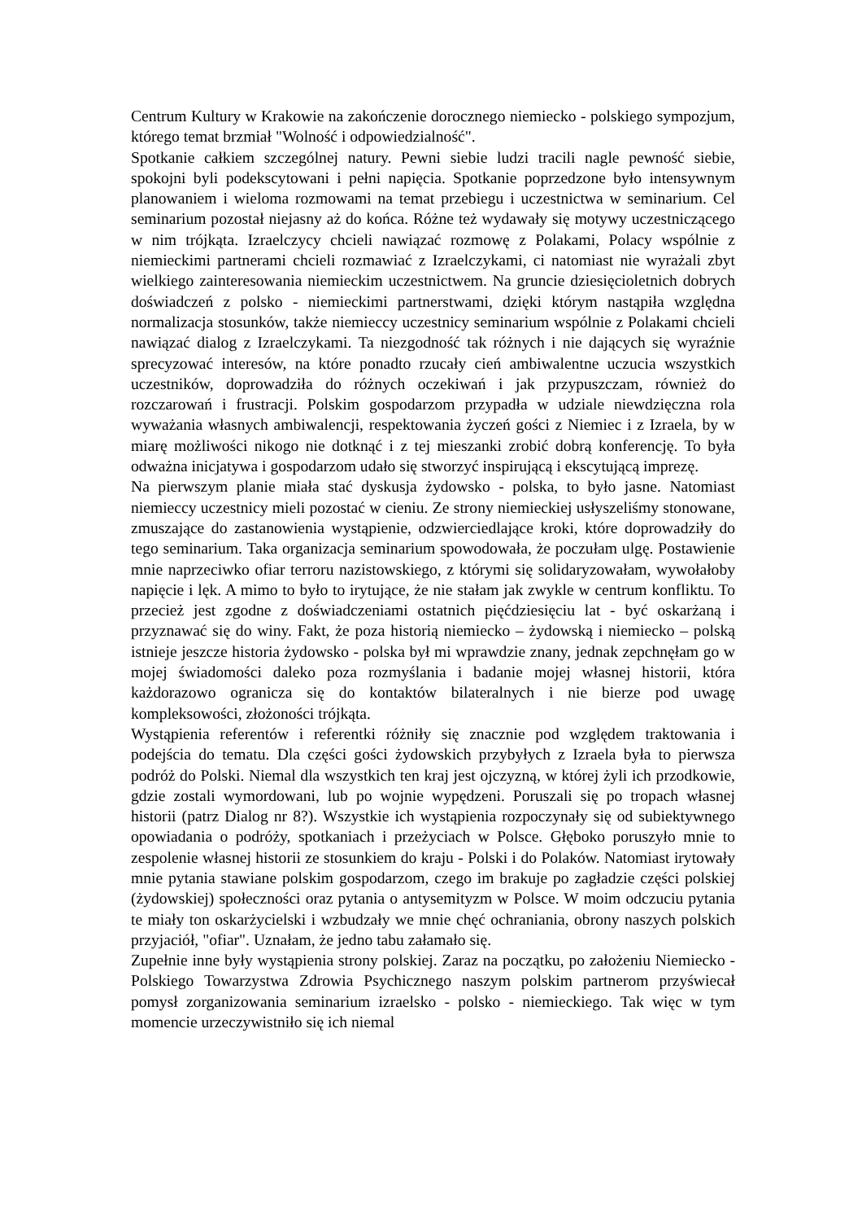Centrum Kultury w Krakowie na zakończenie dorocznego niemiecko - polskiego sympozjum, którego temat brzmiał "Wolność i odpowiedzialność".
Spotkanie całkiem szczególnej natury. Pewni siebie ludzi tracili nagle pewność siebie, spokojni byli podekscytowani i pełni napięcia. Spotkanie poprzedzone było intensywnym planowaniem i wieloma rozmowami na temat przebiegu i uczestnictwa w seminarium. Cel seminarium pozostał niejasny aż do końca. Różne też wydawały się motywy uczestniczącego w nim trójkąta. Izraelczycy chcieli nawiązać rozmowę z Polakami, Polacy wspólnie z niemieckimi partnerami chcieli rozmawiać z Izraelczykami, ci natomiast nie wyrażali zbyt wielkiego zainteresowania niemieckim uczestnictwem. Na gruncie dziesięcioletnich dobrych doświadczeń z polsko - niemieckimi partnerstwami, dzięki którym nastąpiła względna normalizacja stosunków, także niemieccy uczestnicy seminarium wspólnie z Polakami chcieli nawiązać dialog z Izraelczykami. Ta niezgodność tak różnych i nie dających się wyraźnie sprecyzować interesów, na które ponadto rzucały cień ambiwalentne uczucia wszystkich uczestników, doprowadziła do różnych oczekiwań i jak przypuszczam, również do rozczarowań i frustracji. Polskim gospodarzom przypadła w udziale niewdzięczna rola wyważania własnych ambiwalencji, respektowania życzeń gości z Niemiec i z Izraela, by w miarę możliwości nikogo nie dotknąć i z tej mieszanki zrobić dobrą konferencję. To była odważna inicjatywa i gospodarzom udało się stworzyć inspirującą i ekscytującą imprezę.
Na pierwszym planie miała stać dyskusja żydowsko - polska, to było jasne. Natomiast niemieccy uczestnicy mieli pozostać w cieniu. Ze strony niemieckiej usłyszeliśmy stonowane, zmuszające do zastanowienia wystąpienie, odzwierciedlające kroki, które doprowadziły do tego seminarium. Taka organizacja seminarium spowodowała, że poczułam ulgę. Postawienie mnie naprzeciwko ofiar terroru nazistowskiego, z którymi się solidaryzowałam, wywołałoby napięcie i lęk. A mimo to było to irytujące, że nie stałam jak zwykle w centrum konfliktu. To przecież jest zgodne z doświadczeniami ostatnich pięćdziesięciu lat - być oskarżaną i przyznawać się do winy. Fakt, że poza historią niemiecko – żydowską i niemiecko – polską istnieje jeszcze historia żydowsko - polska był mi wprawdzie znany, jednak zepchnęłam go w mojej świadomości daleko poza rozmyślania i badanie mojej własnej historii, która każdorazowo ogranicza się do kontaktów bilateralnych i nie bierze pod uwagę kompleksowości, złożoności trójkąta.
Wystąpienia referentów i referentki różniły się znacznie pod względem traktowania i podejścia do tematu. Dla części gości żydowskich przybyłych z Izraela była to pierwsza podróż do Polski. Niemal dla wszystkich ten kraj jest ojczyzną, w której żyli ich przodkowie, gdzie zostali wymordowani, lub po wojnie wypędzeni. Poruszali się po tropach własnej historii (patrz Dialog nr 8?). Wszystkie ich wystąpienia rozpoczynały się od subiektywnego opowiadania o podróży, spotkaniach i przeżyciach w Polsce. Głęboko poruszyło mnie to zespolenie własnej historii ze stosunkiem do kraju - Polski i do Polaków. Natomiast irytowały mnie pytania stawiane polskim gospodarzom, czego im brakuje po zagładzie części polskiej (żydowskiej) społeczności oraz pytania o antysemityzm w Polsce. W moim odczuciu pytania te miały ton oskarżycielski i wzbudzały we mnie chęć ochraniania, obrony naszych polskich przyjaciół, "ofiar". Uznałam, że jedno tabu załamało się.
Zupełnie inne były wystąpienia strony polskiej. Zaraz na początku, po założeniu Niemiecko - Polskiego Towarzystwa Zdrowia Psychicznego naszym polskim partnerom przyświecał pomysł zorganizowania seminarium izraelsko - polsko - niemieckiego. Tak więc w tym momencie urzeczywistniło się ich niemal